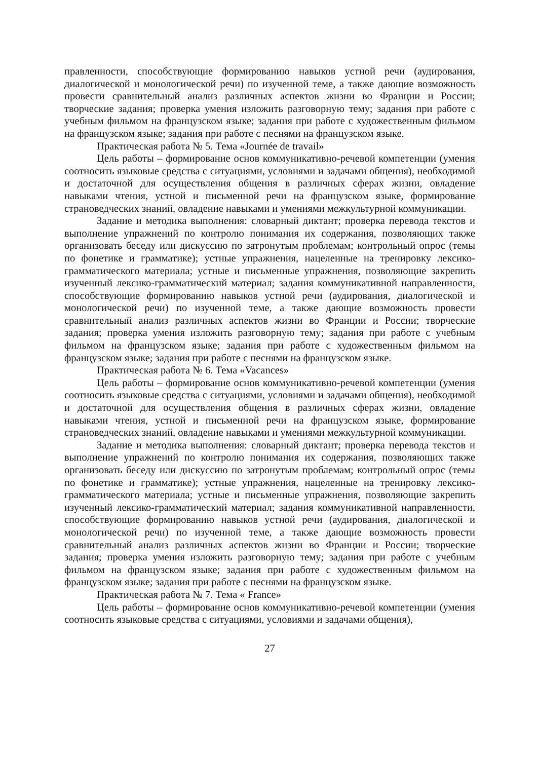правленности, способствующие формированию навыков устной речи (аудирования, диалогической и монологической речи) по изученной теме, а также дающие возможность провести сравнительный анализ различных аспектов жизни во Франции и России; творческие задания; проверка умения изложить разговорную тему; задания при работе с учебным фильмом на французском языке; задания при работе с художественным фильмом на французском языке; задания при работе с песнями на французском языке.
Практическая работа № 5. Тема «Journée de travail»
Цель работы – формирование основ коммуникативно-речевой компетенции (умения соотносить языковые средства с ситуациями, условиями и задачами общения), необходимой и достаточной для осуществления общения в различных сферах жизни, овладение навыками чтения, устной и письменной речи на французском языке, формирование страноведческих знаний, овладение навыками и умениями межкультурной коммуникации.
Задание и методика выполнения: словарный диктант; проверка перевода текстов и выполнение упражнений по контролю понимания их содержания, позволяющих также организовать беседу или дискуссию по затронутым проблемам; контрольный опрос (темы по фонетике и грамматике); устные упражнения, нацеленные на тренировку лексико-грамматического материала; устные и письменные упражнения, позволяющие закрепить изученный лексико-грамматический материал; задания коммуникативной направленности, способствующие формированию навыков устной речи (аудирования, диалогической и монологической речи) по изученной теме, а также дающие возможность провести сравнительный анализ различных аспектов жизни во Франции и России; творческие задания; проверка умения изложить разговорную тему; задания при работе с учебным фильмом на французском языке; задания при работе с художественным фильмом на французском языке; задания при работе с песнями на французском языке.
Практическая работа № 6. Тема «Vacances»
Цель работы – формирование основ коммуникативно-речевой компетенции (умения соотносить языковые средства с ситуациями, условиями и задачами общения), необходимой и достаточной для осуществления общения в различных сферах жизни, овладение навыками чтения, устной и письменной речи на французском языке, формирование страноведческих знаний, овладение навыками и умениями межкультурной коммуникации.
Задание и методика выполнения: словарный диктант; проверка перевода текстов и выполнение упражнений по контролю понимания их содержания, позволяющих также организовать беседу или дискуссию по затронутым проблемам; контрольный опрос (темы по фонетике и грамматике); устные упражнения, нацеленные на тренировку лексико-грамматического материала; устные и письменные упражнения, позволяющие закрепить изученный лексико-грамматический материал; задания коммуникативной направленности, способствующие формированию навыков устной речи (аудирования, диалогической и монологической речи) по изученной теме, а также дающие возможность провести сравнительный анализ различных аспектов жизни во Франции и России; творческие задания; проверка умения изложить разговорную тему; задания при работе с учебным фильмом на французском языке; задания при работе с художественным фильмом на французском языке; задания при работе с песнями на французском языке.
Практическая работа № 7. Тема « France»
Цель работы – формирование основ коммуникативно-речевой компетенции (умения соотносить языковые средства с ситуациями, условиями и задачами общения),
27